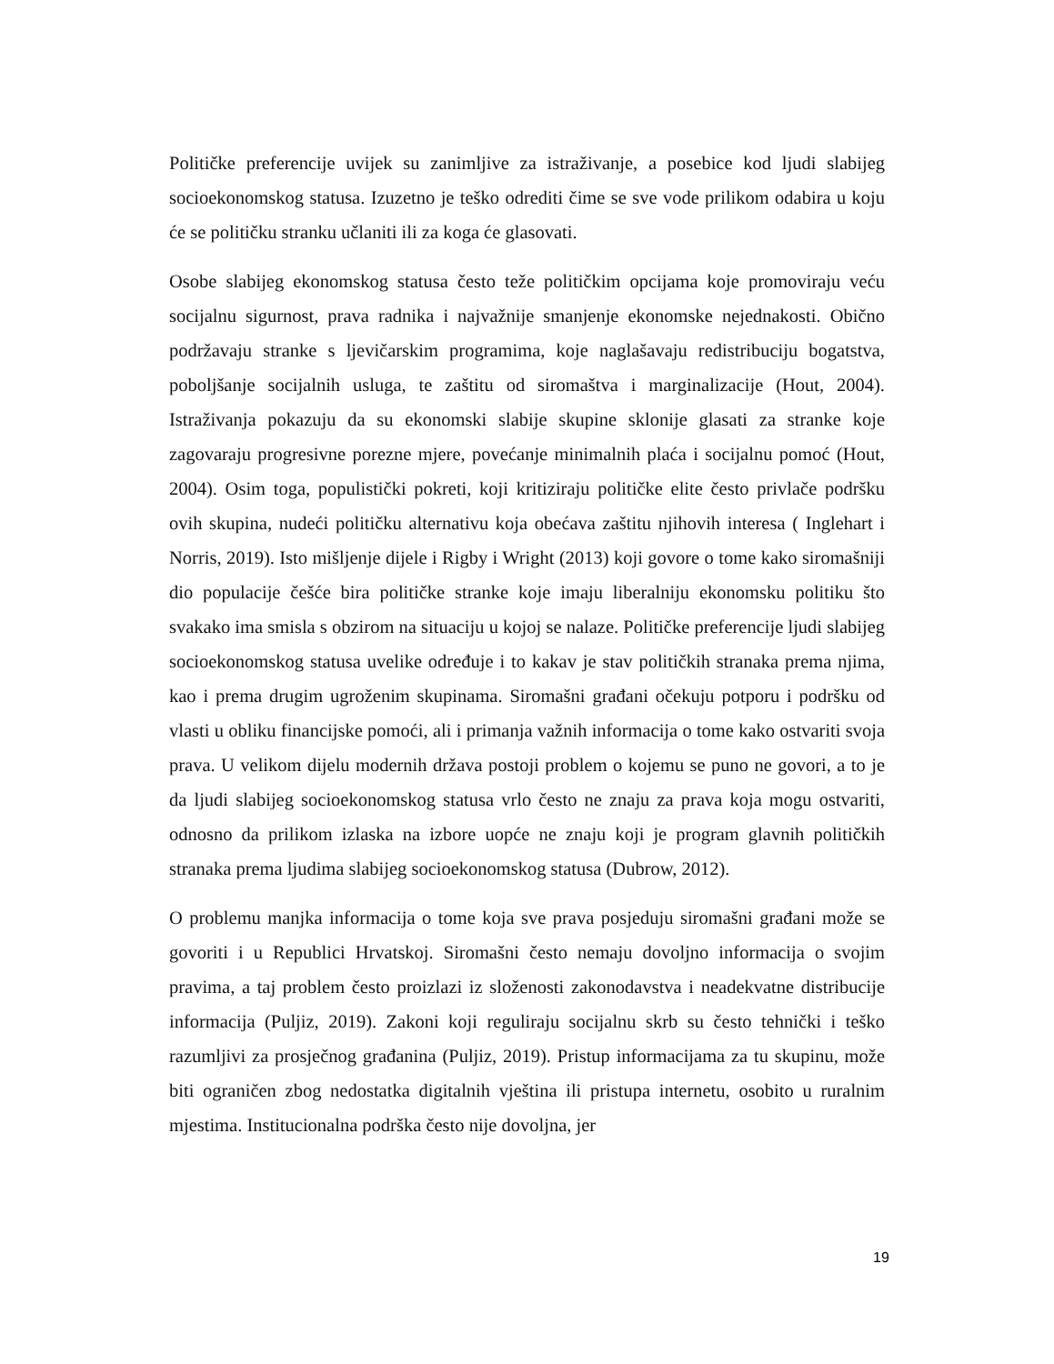Političke preferencije uvijek su zanimljive za istraživanje, a posebice kod ljudi slabijeg socioekonomskog statusa. Izuzetno je teško odrediti čime se sve vode prilikom odabira u koju će se političku stranku učlaniti ili za koga će glasovati.
Osobe slabijeg ekonomskog statusa često teže političkim opcijama koje promoviraju veću socijalnu sigurnost, prava radnika i najvažnije smanjenje ekonomske nejednakosti. Obično podržavaju stranke s ljevičarskim programima, koje naglašavaju redistribuciju bogatstva, poboljšanje socijalnih usluga, te zaštitu od siromaštva i marginalizacije (Hout, 2004). Istraživanja pokazuju da su ekonomski slabije skupine sklonije glasati za stranke koje zagovaraju progresivne porezne mjere, povećanje minimalnih plaća i socijalnu pomoć (Hout, 2004). Osim toga, populistički pokreti, koji kritiziraju političke elite često privlače podršku ovih skupina, nudeći političku alternativu koja obećava zaštitu njihovih interesa ( Inglehart i Norris, 2019). Isto mišljenje dijele i Rigby i Wright (2013) koji govore o tome kako siromašniji dio populacije češće bira političke stranke koje imaju liberalniju ekonomsku politiku što svakako ima smisla s obzirom na situaciju u kojoj se nalaze. Političke preferencije ljudi slabijeg socioekonomskog statusa uvelike određuje i to kakav je stav političkih stranaka prema njima, kao i prema drugim ugroženim skupinama. Siromašni građani očekuju potporu i podršku od vlasti u obliku financijske pomoći, ali i primanja važnih informacija o tome kako ostvariti svoja prava. U velikom dijelu modernih država postoji problem o kojemu se puno ne govori, a to je da ljudi slabijeg socioekonomskog statusa vrlo često ne znaju za prava koja mogu ostvariti, odnosno da prilikom izlaska na izbore uopće ne znaju koji je program glavnih političkih stranaka prema ljudima slabijeg socioekonomskog statusa (Dubrow, 2012).
O problemu manjka informacija o tome koja sve prava posjeduju siromašni građani može se govoriti i u Republici Hrvatskoj. Siromašni često nemaju dovoljno informacija o svojim pravima, a taj problem često proizlazi iz složenosti zakonodavstva i neadekvatne distribucije informacija (Puljiz, 2019). Zakoni koji reguliraju socijalnu skrb su često tehnički i teško razumljivi za prosječnog građanina (Puljiz, 2019). Pristup informacijama za tu skupinu, može biti ograničen zbog nedostatka digitalnih vještina ili pristupa internetu, osobito u ruralnim mjestima. Institucionalna podrška često nije dovoljna, jer
19